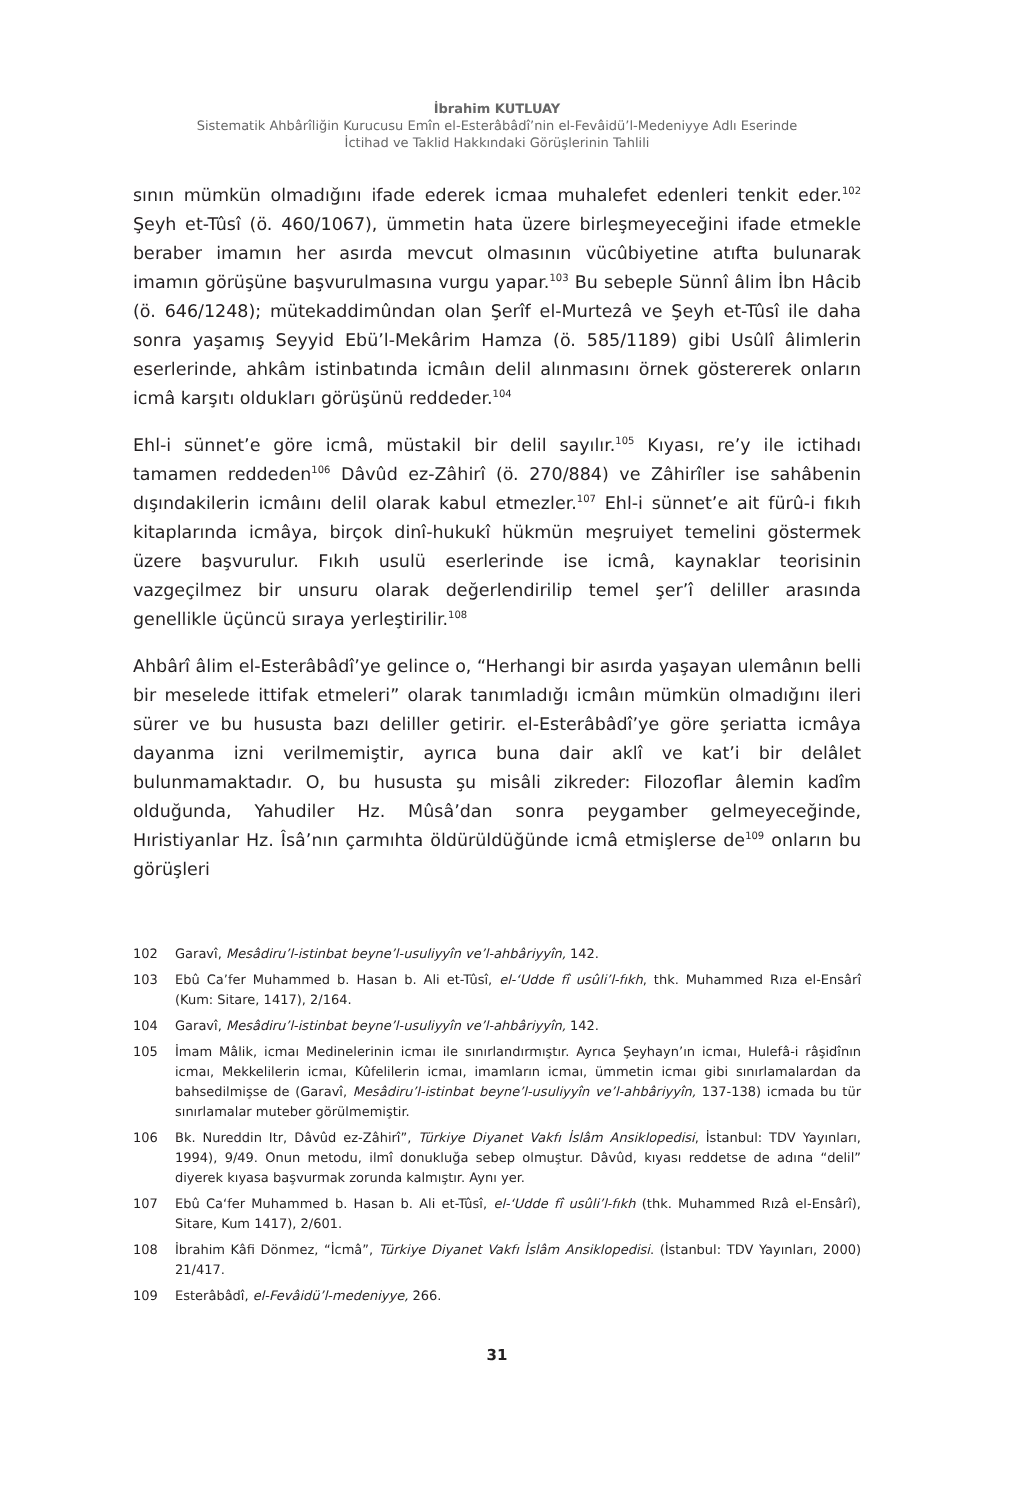İbrahim KUTLUAY
Sistematik Ahbârîliğin Kurucusu Emîn el-Esterâbâdî’nin el-Fevâidü’l-Medeniyye Adlı Eserinde
İctihad ve Taklid Hakkındaki Görüşlerinin Tahlili
sının mümkün olmadığını ifade ederek icmaa muhalefet edenleri tenkit eder.<sup>102</sup> Şeyh et-Tûsî (ö. 460/1067), ümmetin hata üzere birleşmeyeceğini ifade etmekle beraber imamın her asırda mevcut olmasının vücûbiyetine atıfta bulunarak imamın görüşüne başvurulmasına vurgu yapar.<sup>103</sup> Bu sebeple Sünnî âlim İbn Hâcib (ö. 646/1248); mütekaddimûndan olan Şerîf el-Murtezâ ve Şeyh et-Tûsî ile daha sonra yaşamış Seyyid Ebü’l-Mekârim Hamza (ö. 585/1189) gibi Usûlî âlimlerin eserlerinde, ahkâm istinbatında icmâın delil alınmasını örnek göstererek onların icmâ karşıtı oldukları görüşünü reddeder.<sup>104</sup>
Ehl-i sünnet’e göre icmâ, müstakil bir delil sayılır.<sup>105</sup> Kıyası, re’y ile ictihadı tamamen reddeden<sup>106</sup> Dâvûd ez-Zâhirî (ö. 270/884) ve Zâhirîler ise sahâbenin dışındakilerin icmâını delil olarak kabul etmezler.<sup>107</sup> Ehl-i sünnet’e ait fürû-i fıkıh kitaplarında icmâya, birçok dinî-hukukî hükmün meşruiyet temelini göstermek üzere başvurulur. Fıkıh usulü eserlerinde ise icmâ, kaynaklar teorisinin vazgeçilmez bir unsuru olarak değerlendirilip temel şer’î deliller arasında genellikle üçüncü sıraya yerleştirilir.<sup>108</sup>
Ahbârî âlim el-Esterâbâdî’ye gelince o, “Herhangi bir asırda yaşayan ulemânın belli bir meselede ittifak etmeleri” olarak tanımladığı icmâın mümkün olmadığını ileri sürer ve bu hususta bazı deliller getirir. el-Esterâbâdî’ye göre şeriatta icmâya dayanma izni verilmemiştir, ayrıca buna dair aklî ve kat’i bir delâlet bulunmamaktadır. O, bu hususta şu misâli zikreder: Filozoflar âlemin kadîm olduğunda, Yahudiler Hz. Mûsâ’dan sonra peygamber gelmeyeceğinde, Hıristiyanlar Hz. Îsâ’nın çarmıhta öldürüldüğünde icmâ etmişlerse de<sup>109</sup> onların bu görüşleri
102 Garavî, Mesâdiru’l-istinbat beyne’l-usuliyyîn ve’l-ahbâriyyîn, 142.
103 Ebû Ca’fer Muhammed b. Hasan b. Ali et-Tûsî, el-ʻUdde fî usûli’l-fıkh, thk. Muhammed Rıza el-Ensârî (Kum: Sitare, 1417), 2/164.
104 Garavî, Mesâdiru’l-istinbat beyne’l-usuliyyîn ve’l-ahbâriyyîn, 142.
105 İmam Mâlik, icmaı Medinelerinin icmaı ile sınırlandırmıştır. Ayrıca Şeyhayn’ın icmaı, Hulefâ-i râşidînın icmaı, Mekkelilerin icmaı, Kûfelilerin icmaı, imamların icmaı, ümmetin icmaı gibi sınırlamalardan da bahsedilmişse de (Garavî, Mesâdiru’l-istinbat beyne’l-usuliyyîn ve’l-ahbâriyyîn, 137-138) icmada bu tür sınırlamalar muteber görülmemiştir.
106 Bk. Nureddin Itr, Dâvûd ez-Zâhirî”, Türkiye Diyanet Vakfı İslâm Ansiklopedisi, İstanbul: TDV Yayınları, 1994), 9/49. Onun metodu, ilmî donukluğa sebep olmuştur. Dâvûd, kıyası reddetse de adına “delil” diyerek kıyasa başvurmak zorunda kalmıştır. Aynı yer.
107 Ebû Caʻfer Muhammed b. Hasan b. Ali et-Tûsî, el-ʻUdde fî usûli’l-fıkh (thk. Muhammed Rızâ el-Ensârî), Sitare, Kum 1417), 2/601.
108 İbrahim Kâfi Dönmez, “İcmâ”, Türkiye Diyanet Vakfı İslâm Ansiklopedisi. (İstanbul: TDV Yayınları, 2000) 21/417.
109 Esterâbâdî, el-Fevâidü’l-medeniyye, 266.
31